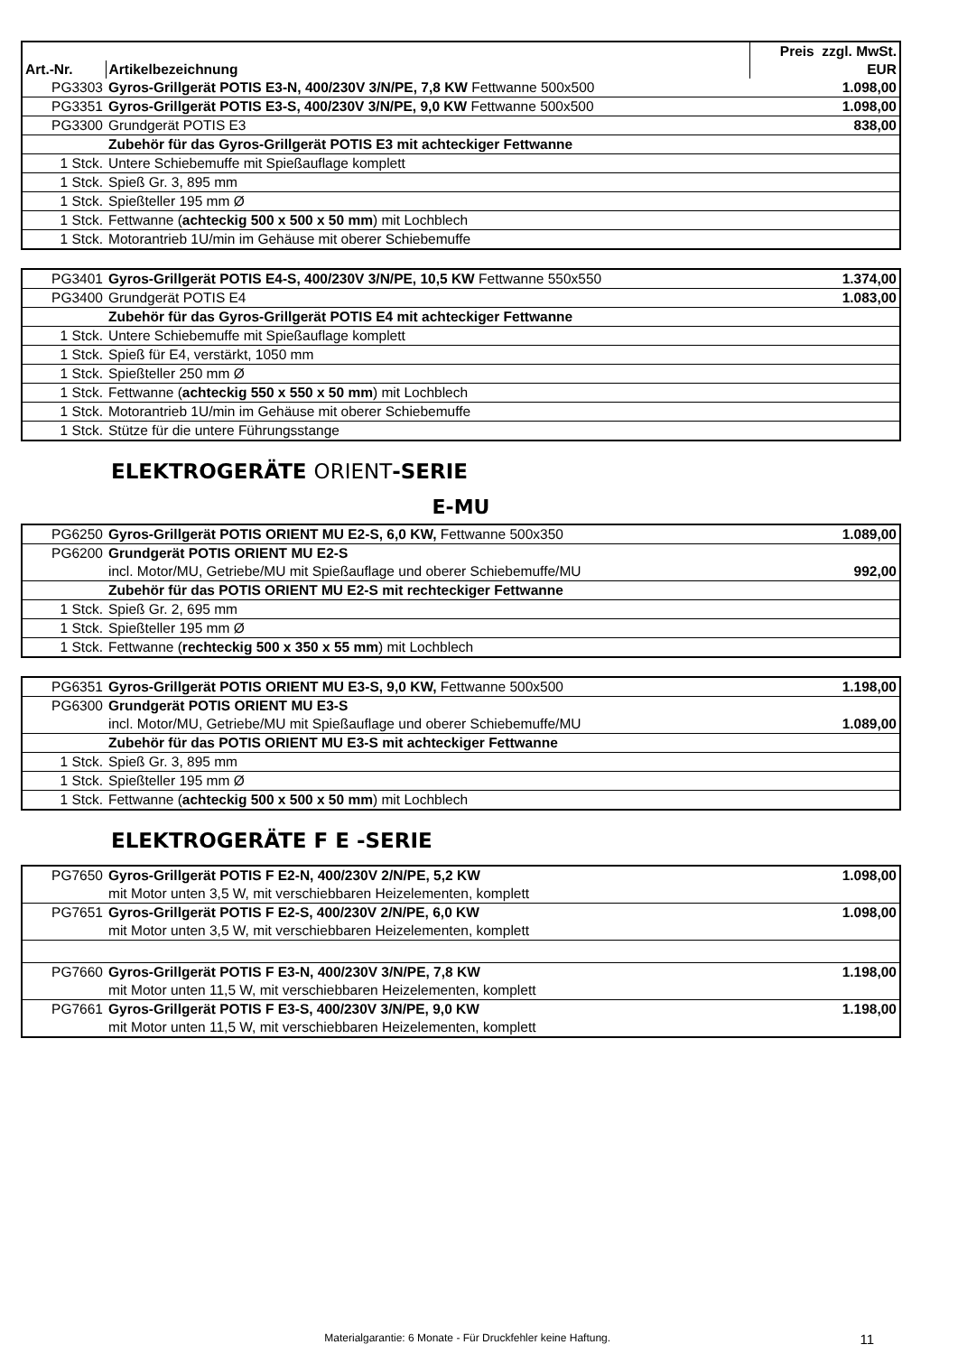| | | Preis zzgl. MwSt. |
| --- | --- | --- |
| Art.-Nr. | Artikelbezeichnung | EUR |
| PG3303 | Gyros-Grillgerät POTIS E3-N, 400/230V 3/N/PE, 7,8 KW Fettwanne 500x500 | 1.098,00 |
| PG3351 | Gyros-Grillgerät POTIS E3-S, 400/230V 3/N/PE, 9,0 KW Fettwanne 500x500 | 1.098,00 |
| PG3300 | Grundgerät POTIS E3 | 838,00 |
| | Zubehör für das Gyros-Grillgerät POTIS E3 mit achteckiger Fettwanne | |
| 1 Stck. | Untere Schiebemuffe mit Spießauflage komplett | |
| 1 Stck. | Spieß Gr. 3, 895 mm | |
| 1 Stck. | Spießteller 195 mm Ø | |
| 1 Stck. | Fettwanne ( achteckig 500 x 500 x 50 mm ) mit Lochblech | |
| 1 Stck. | Motorantrieb 1U/min im Gehäuse mit oberer Schiebemuffe | |
| PG3401 | Gyros-Grillgerät POTIS E4-S, 400/230V 3/N/PE, 10,5 KW Fettwanne 550x550 | 1.374,00 |
| PG3400 | Grundgerät POTIS E4 | 1.083,00 |
| | Zubehör für das Gyros-Grillgerät POTIS E4 mit achteckiger Fettwanne | |
| 1 Stck. | Untere Schiebemuffe mit Spießauflage komplett | |
| 1 Stck. | Spieß für E4, verstärkt, 1050 mm | |
| 1 Stck. | Spießteller 250 mm Ø | |
| 1 Stck. | Fettwanne ( achteckig 550 x 550 x 50 mm ) mit Lochblech | |
| 1 Stck. | Motorantrieb 1U/min im Gehäuse mit oberer Schiebemuffe | |
| 1 Stck. | Stütze für die untere Führungsstange | |
ELEKTROGERÄTE ORIENT-SERIE
E-MU
| PG6250 | Gyros-Grillgerät POTIS ORIENT MU E2-S, 6,0 KW, Fettwanne 500x350 | 1.089,00 |
| PG6200 | Grundgerät POTIS ORIENT MU E2-S | |
| | incl. Motor/MU, Getriebe/MU mit Spießauflage und oberer Schiebemuffe/MU | 992,00 |
| | Zubehör für das POTIS ORIENT MU E2-S mit rechteckiger Fettwanne | |
| 1 Stck. | Spieß Gr. 2, 695 mm | |
| 1 Stck. | Spießteller 195 mm Ø | |
| 1 Stck. | Fettwanne ( rechteckig 500 x 350 x 55 mm ) mit Lochblech | |
| PG6351 | Gyros-Grillgerät POTIS ORIENT MU E3-S, 9,0 KW, Fettwanne 500x500 | 1.198,00 |
| PG6300 | Grundgerät POTIS ORIENT MU E3-S | |
| | incl. Motor/MU, Getriebe/MU mit Spießauflage und oberer Schiebemuffe/MU | 1.089,00 |
| | Zubehör für das POTIS ORIENT MU E3-S mit achteckiger Fettwanne | |
| 1 Stck. | Spieß Gr. 3, 895 mm | |
| 1 Stck. | Spießteller 195 mm Ø | |
| 1 Stck. | Fettwanne ( achteckig 500 x 500 x 50 mm ) mit Lochblech | |
ELEKTROGERÄTE F E -SERIE
| PG7650 | Gyros-Grillgerät POTIS F E2-N, 400/230V 2/N/PE, 5,2 KW | 1.098,00 |
| | mit Motor unten 3,5 W, mit verschiebbaren Heizelementen, komplett | |
| PG7651 | Gyros-Grillgerät POTIS F E2-S, 400/230V 2/N/PE, 6,0 KW | 1.098,00 |
| | mit Motor unten 3,5 W, mit verschiebbaren Heizelementen, komplett | |
| PG7660 | Gyros-Grillgerät POTIS F E3-N, 400/230V 3/N/PE, 7,8 KW | 1.198,00 |
| | mit Motor unten 11,5 W, mit verschiebbaren Heizelementen, komplett | |
| PG7661 | Gyros-Grillgerät POTIS F E3-S, 400/230V 3/N/PE, 9,0 KW | 1.198,00 |
| | mit Motor unten 11,5 W, mit verschiebbaren Heizelementen, komplett | |
Materialgarantie: 6 Monate - Für Druckfehler keine Haftung. 11